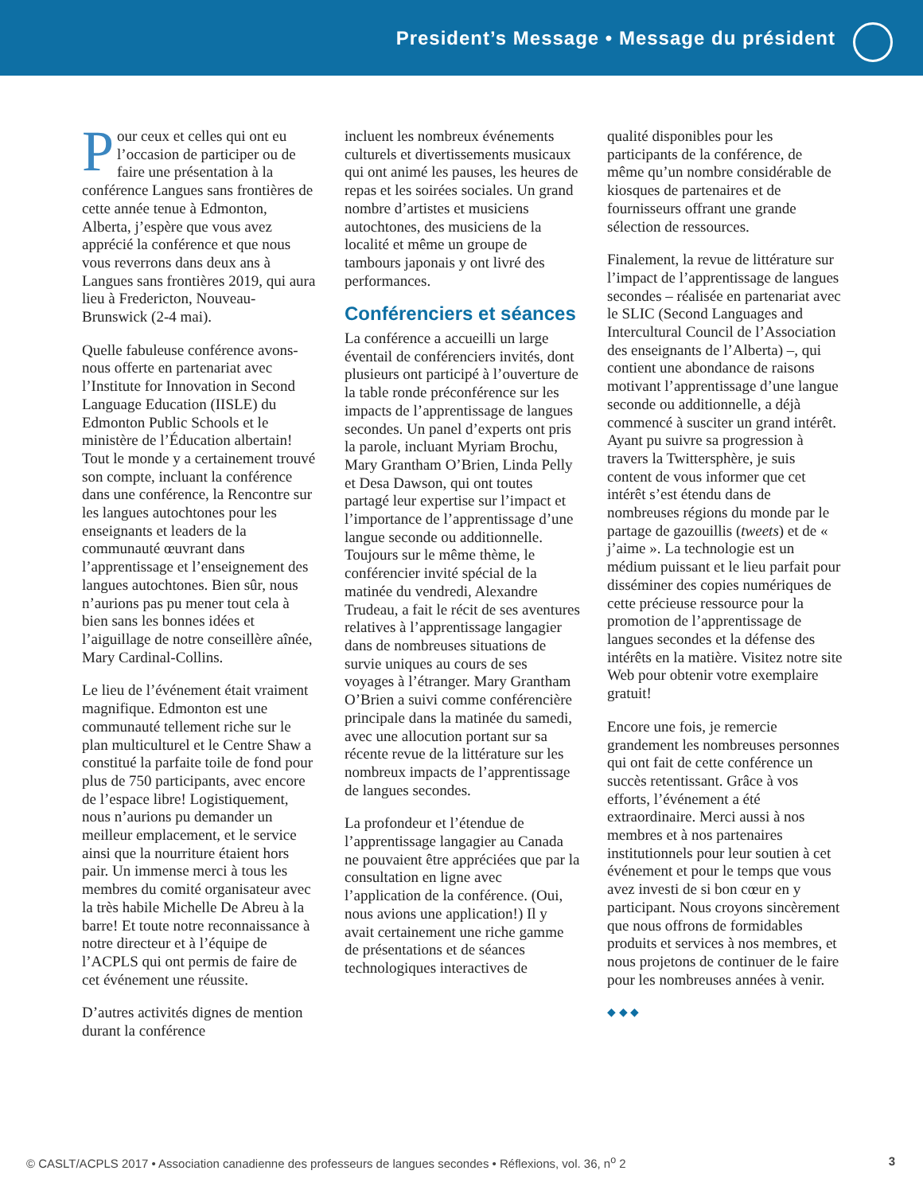President’s Message • Message du président
Pour ceux et celles qui ont eu l’occasion de participer ou de faire une présentation à la conférence Langues sans frontières de cette année tenue à Edmonton, Alberta, j’espère que vous avez apprécié la conférence et que nous vous reverrons dans deux ans à Langues sans frontières 2019, qui aura lieu à Fredericton, Nouveau-Brunswick (2-4 mai).
Quelle fabuleuse conférence avons-nous offerte en partenariat avec l’Institute for Innovation in Second Language Education (IISLE) du Edmonton Public Schools et le ministère de l’Éducation albertain! Tout le monde y a certainement trouvé son compte, incluant la conférence dans une conférence, la Rencontre sur les langues autochtones pour les enseignants et leaders de la communauté œuvrant dans l’apprentissage et l’enseignement des langues autochtones. Bien sûr, nous n’aurions pas pu mener tout cela à bien sans les bonnes idées et l’aiguillage de notre conseillère aînée, Mary Cardinal-Collins.
Le lieu de l’événement était vraiment magnifique. Edmonton est une communauté tellement riche sur le plan multiculturel et le Centre Shaw a constitué la parfaite toile de fond pour plus de 750 participants, avec encore de l’espace libre! Logistiquement, nous n’aurions pu demander un meilleur emplacement, et le service ainsi que la nourriture étaient hors pair. Un immense merci à tous les membres du comité organisateur avec la très habile Michelle De Abreu à la barre! Et toute notre reconnaissance à notre directeur et à l’équipe de l’ACPLS qui ont permis de faire de cet événement une réussite.
D’autres activités dignes de mention durant la conférence
incluent les nombreux événements culturels et divertissements musicaux qui ont animé les pauses, les heures de repas et les soirées sociales. Un grand nombre d’artistes et musiciens autochtones, des musiciens de la localité et même un groupe de tambours japonais y ont livré des performances.
Conférenciers et séances
La conférence a accueilli un large éventail de conférenciers invités, dont plusieurs ont participé à l’ouverture de la table ronde préconférence sur les impacts de l’apprentissage de langues secondes. Un panel d’experts ont pris la parole, incluant Myriam Brochu, Mary Grantham O’Brien, Linda Pelly et Desa Dawson, qui ont toutes partagé leur expertise sur l’impact et l’importance de l’apprentissage d’une langue seconde ou additionnelle. Toujours sur le même thème, le conférencier invité spécial de la matinée du vendredi, Alexandre Trudeau, a fait le récit de ses aventures relatives à l’apprentissage langagier dans de nombreuses situations de survie uniques au cours de ses voyages à l’étranger. Mary Grantham O’Brien a suivi comme conférencière principale dans la matinée du samedi, avec une allocution portant sur sa récente revue de la littérature sur les nombreux impacts de l’apprentissage de langues secondes.
La profondeur et l’étendue de l’apprentissage langagier au Canada ne pouvaient être appréciées que par la consultation en ligne avec l’application de la conférence. (Oui, nous avions une application!) Il y avait certainement une riche gamme de présentations et de séances technologiques interactives de
qualité disponibles pour les participants de la conférence, de même qu’un nombre considérable de kiosques de partenaires et de fournisseurs offrant une grande sélection de ressources.
Finalement, la revue de littérature sur l’impact de l’apprentissage de langues secondes – réalisée en partenariat avec le SLIC (Second Languages and Intercultural Council de l’Association des enseignants de l’Alberta) –, qui contient une abondance de raisons motivant l’apprentissage d’une langue seconde ou additionnelle, a déjà commencé à susciter un grand intérêt. Ayant pu suivre sa progression à travers la Twittersphère, je suis content de vous informer que cet intérêt s’est étendu dans de nombreuses régions du monde par le partage de gazouillis (tweets) et de « j’aime ». La technologie est un médium puissant et le lieu parfait pour disséminer des copies numériques de cette précieuse ressource pour la promotion de l’apprentissage de langues secondes et la défense des intérêts en la matière. Visitez notre site Web pour obtenir votre exemplaire gratuit!
Encore une fois, je remercie grandement les nombreuses personnes qui ont fait de cette conférence un succès retentissant. Grâce à vos efforts, l’événement a été extraordinaire. Merci aussi à nos membres et à nos partenaires institutionnels pour leur soutien à cet événement et pour le temps que vous avez investi de si bon cœur en y participant. Nous croyons sincèrement que nous offrons de formidables produits et services à nos membres, et nous projetons de continuer de le faire pour les nombreuses années à venir.
◆ ◆ ◆
© CASLT/ACPLS 2017 • Association canadienne des professeurs de langues secondes • Réflexions, vol. 36, n<sup>o</sup> 2 3